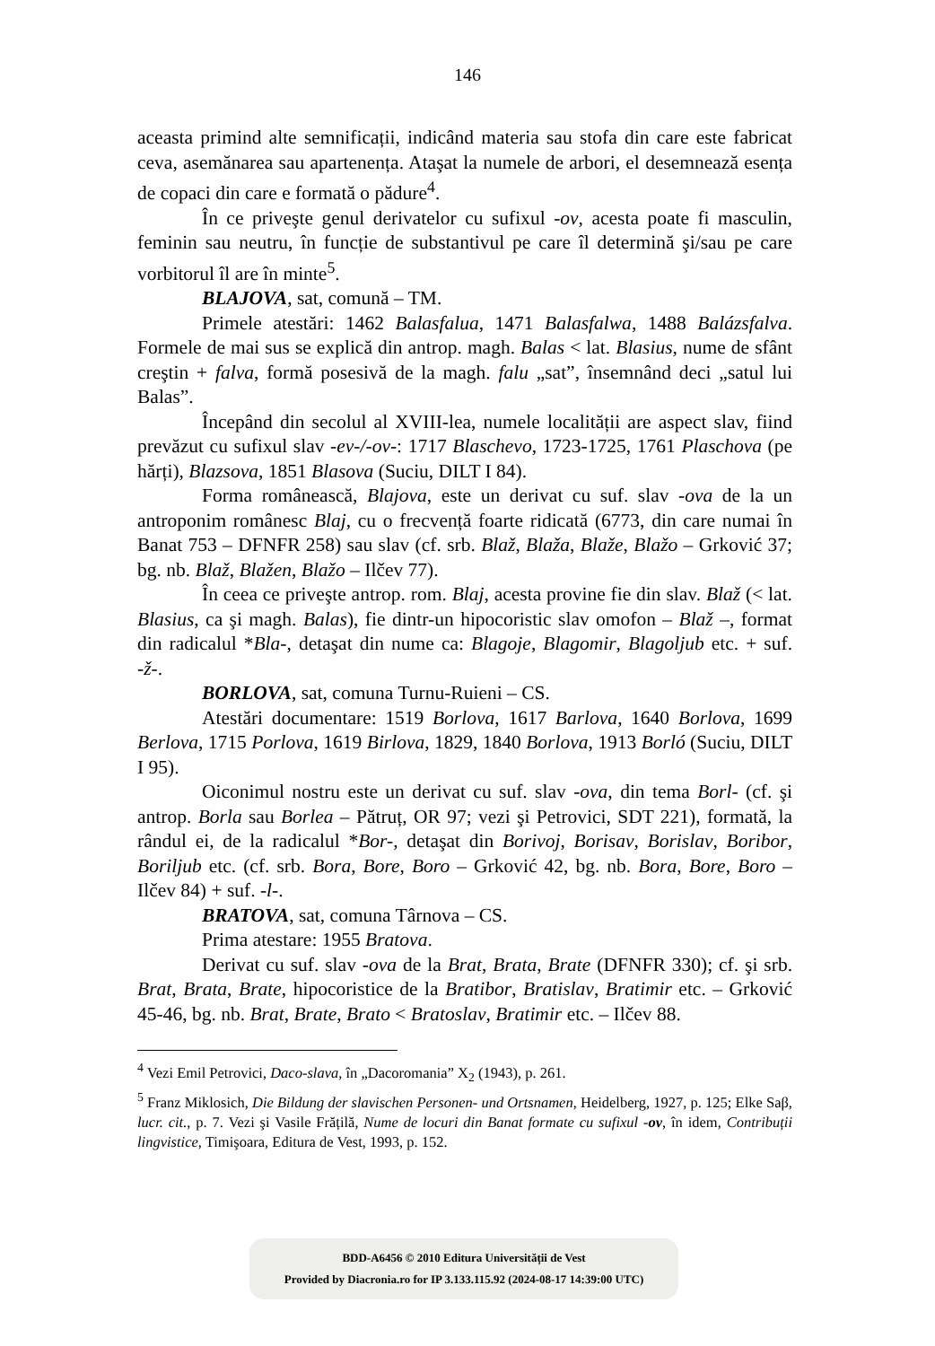146
aceasta primind alte semnificații, indicând materia sau stofa din care este fabricat ceva, asemănarea sau apartenența. Ataşat la numele de arbori, el desemnează esența de copaci din care e formată o pădure<sup>4</sup>.
În ce priveşte genul derivatelor cu sufixul -ov, acesta poate fi masculin, feminin sau neutru, în funcție de substantivul pe care îl determină şi/sau pe care vorbitorul îl are în minte<sup>5</sup>.
BLAJOVA, sat, comună – TM.
Primele atestări: 1462 Balasfalua, 1471 Balasfalwa, 1488 Balázsfalva. Formele de mai sus se explică din antrop. magh. Balas < lat. Blasius, nume de sfânt creştin + falva, formă posesivă de la magh. falu „sat”, însemnând deci „satul lui Balas”.
Începând din secolul al XVIII-lea, numele localității are aspect slav, fiind prevăzut cu sufixul slav -ev-/-ov-: 1717 Blaschevo, 1723-1725, 1761 Plaschova (pe hărți), Blazsova, 1851 Blasova (Suciu, DILT I 84).
Forma românească, Blajova, este un derivat cu suf. slav -ova de la un antroponim românesc Blaj, cu o frecvență foarte ridicată (6773, din care numai în Banat 753 – DFNFR 258) sau slav (cf. srb. Blaž, Blaža, Blaže, Blažo – Grković 37; bg. nb. Blaž, Blažen, Blažo – Ilčev 77).
În ceea ce priveşte antrop. rom. Blaj, acesta provine fie din slav. Blaž (< lat. Blasius, ca şi magh. Balas), fie dintr-un hipocoristic slav omofon – Blaž –, format din radicalul *Bla-, detaşat din nume ca: Blagoje, Blagomir, Blagoljub etc. + suf. -ž-.
BORLOVA, sat, comuna Turnu-Ruieni – CS.
Atestări documentare: 1519 Borlova, 1617 Barlova, 1640 Borlova, 1699 Berlova, 1715 Porlova, 1619 Birlova, 1829, 1840 Borlova, 1913 Borló (Suciu, DILT I 95).
Oiconimul nostru este un derivat cu suf. slav -ova, din tema Borl- (cf. şi antrop. Borla sau Borlea – Pătruț, OR 97; vezi şi Petrovici, SDT 221), formată, la rândul ei, de la radicalul *Bor-, detaşat din Borivoj, Borisav, Borislav, Boribor, Boriljub etc. (cf. srb. Bora, Bore, Boro – Grković 42, bg. nb. Bora, Bore, Boro – Ilčev 84) + suf. -l-.
BRATOVA, sat, comuna Târnova – CS.
Prima atestare: 1955 Bratova.
Derivat cu suf. slav -ova de la Brat, Brata, Brate (DFNFR 330); cf. şi srb. Brat, Brata, Brate, hipocoristice de la Bratibor, Bratislav, Bratimir etc. – Grković 45-46, bg. nb. Brat, Brate, Brato < Bratoslav, Bratimir etc. – Ilčev 88.
<sup>4</sup> Vezi Emil Petrovici, Daco-slava, în „Dacoromania” X<sub>2</sub> (1943), p. 261.
<sup>5</sup> Franz Miklosich, Die Bildung der slavischen Personen- und Ortsnamen, Heidelberg, 1927, p. 125; Elke Saβ, lucr. cit., p. 7. Vezi şi Vasile Frățilă, Nume de locuri din Banat formate cu sufixul -ov, în idem, Contribuții lingvistice, Timişoara, Editura de Vest, 1993, p. 152.
BDD-A6456 © 2010 Editura Universității de Vest
Provided by Diacronia.ro for IP 3.133.115.92 (2024-08-17 14:39:00 UTC)